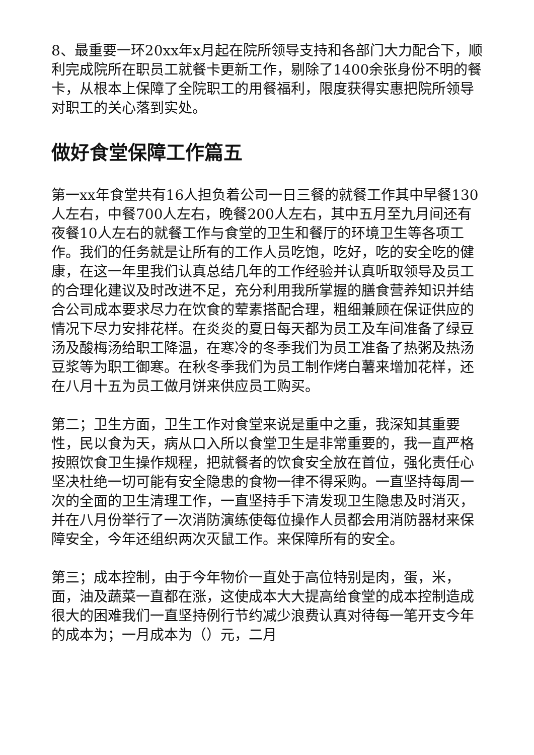8、最重要一环20xx年x月起在院所领导支持和各部门大力配合下，顺利完成院所在职员工就餐卡更新工作，剔除了1400余张身份不明的餐卡，从根本上保障了全院职工的用餐福利，限度获得实惠把院所领导对职工的关心落到实处。
做好食堂保障工作篇五
第一xx年食堂共有16人担负着公司一日三餐的就餐工作其中早餐130人左右，中餐700人左右，晚餐200人左右，其中五月至九月间还有夜餐10人左右的就餐工作与食堂的卫生和餐厅的环境卫生等各项工作。我们的任务就是让所有的工作人员吃饱，吃好，吃的安全吃的健康，在这一年里我们认真总结几年的工作经验并认真听取领导及员工的合理化建议及时改进不足，充分利用我所掌握的膳食营养知识并结合公司成本要求尽力在饮食的荤素搭配合理，粗细兼顾在保证供应的情况下尽力安排花样。在炎炎的夏日每天都为员工及车间准备了绿豆汤及酸梅汤给职工降温，在寒冷的冬季我们为员工准备了热粥及热汤豆浆等为职工御寒。在秋冬季我们为员工制作烤白薯来增加花样，还在八月十五为员工做月饼来供应员工购买。
第二；卫生方面，卫生工作对食堂来说是重中之重，我深知其重要性，民以食为天，病从口入所以食堂卫生是非常重要的，我一直严格按照饮食卫生操作规程，把就餐者的饮食安全放在首位，强化责任心坚决杜绝一切可能有安全隐患的食物一律不得采购。一直坚持每周一次的全面的卫生清理工作，一直坚持手下清发现卫生隐患及时消灭，并在八月份举行了一次消防演练使每位操作人员都会用消防器材来保障安全，今年还组织两次灭鼠工作。来保障所有的安全。
第三；成本控制，由于今年物价一直处于高位特别是肉，蛋，米，面，油及蔬菜一直都在涨，这使成本大大提高给食堂的成本控制造成很大的困难我们一直坚持例行节约减少浪费认真对待每一笔开支今年的成本为；一月成本为（）元，二月